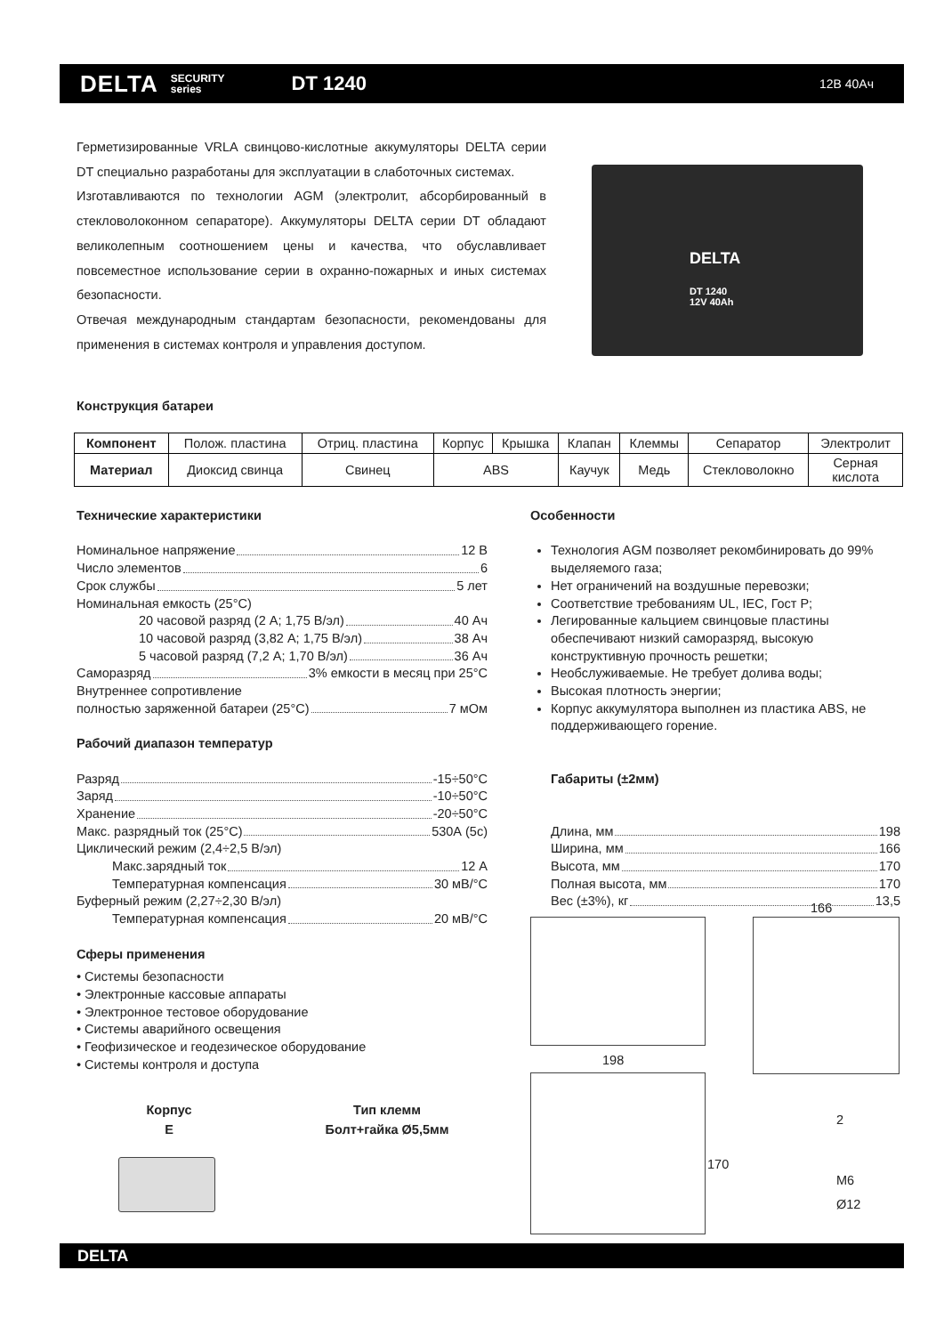DELTA SECURITY
series DT 1240 12В 40Ач
Герметизированные VRLA свинцово-кислотные аккумуляторы DELTA серии DT специально разработаны для эксплуатации в слаботочных системах.
Изготавливаются по технологии AGM (электролит, абсорбированный в стекловолоконном сепараторе). Аккумуляторы DELTA серии DT обладают великолепным соотношением цены и качества, что обуславливает повсеместное использование серии в охранно-пожарных и иных системах безопасности.
Отвечая международным стандартам безопасности, рекомендованы для применения в системах контроля и управления доступом.
DELTA
DT 1240
12V 40Ah
Конструкция батареи
| Компонент | Полож. пластина | Отриц. пластина | Корпус | Крышка | Клапан | Клеммы | Сепаратор | Электролит |
| Материал | Диоксид свинца | Свинец | ABS | | Каучук | Медь | Стекловолокно | Серная кислота |
Технические характеристики
Номинальное напряжение 12 В
Число элементов 6
Срок службы 5 лет
Номинальная емкость (25°C)
20 часовой разряд (2 А; 1,75 В/эл) 40 Ач
10 часовой разряд (3,82 А; 1,75 В/эл) 38 Ач
5 часовой разряд (7,2 А; 1,70 В/эл) 36 Ач
Саморазряд 3% емкости в месяц при 25°C
Внутреннее сопротивление
полностью заряженной батареи (25°C) 7 мОм
Рабочий диапазон температур
Разряд -15÷50°C
Заряд -10÷50°C
Хранение -20÷50°C
Макс. разрядный ток (25°C) 530А (5с)
Циклический режим (2,4÷2,5 В/эл)
Макс.зарядный ток 12 А
Температурная компенсация 30 мВ/°C
Буферный режим (2,27÷2,30 В/эл)
Температурная компенсация 20 мВ/°C
Сферы применения
• Системы безопасности
• Электронные кассовые аппараты
• Электронное тестовое оборудование
• Системы аварийного освещения
• Геофизическое и геодезическое оборудование
• Системы контроля и доступа
Особенности
Технология AGM позволяет рекомбинировать до 99% выделяемого газа;
Нет ограничений на воздушные перевозки;
Соответствие требованиям UL, IEC, Гост Р;
Легированные кальцием свинцовые пластины обеспечивают низкий саморазряд, высокую конструктивную прочность решетки;
Необслуживаемые. Не требует долива воды;
Высокая плотность энергии;
Корпус аккумулятора выполнен из пластика ABS, не поддерживающего горение.
Габариты (±2мм)
Длина, мм 198
Ширина, мм 166
Высота, мм 170
Полная высота, мм 170
Вес (±3%), кг 13,5
Корпус
E
Тип клемм
Болт+гайка Ø5,5мм
166
198
170
2
M6
Ø12
DELTA